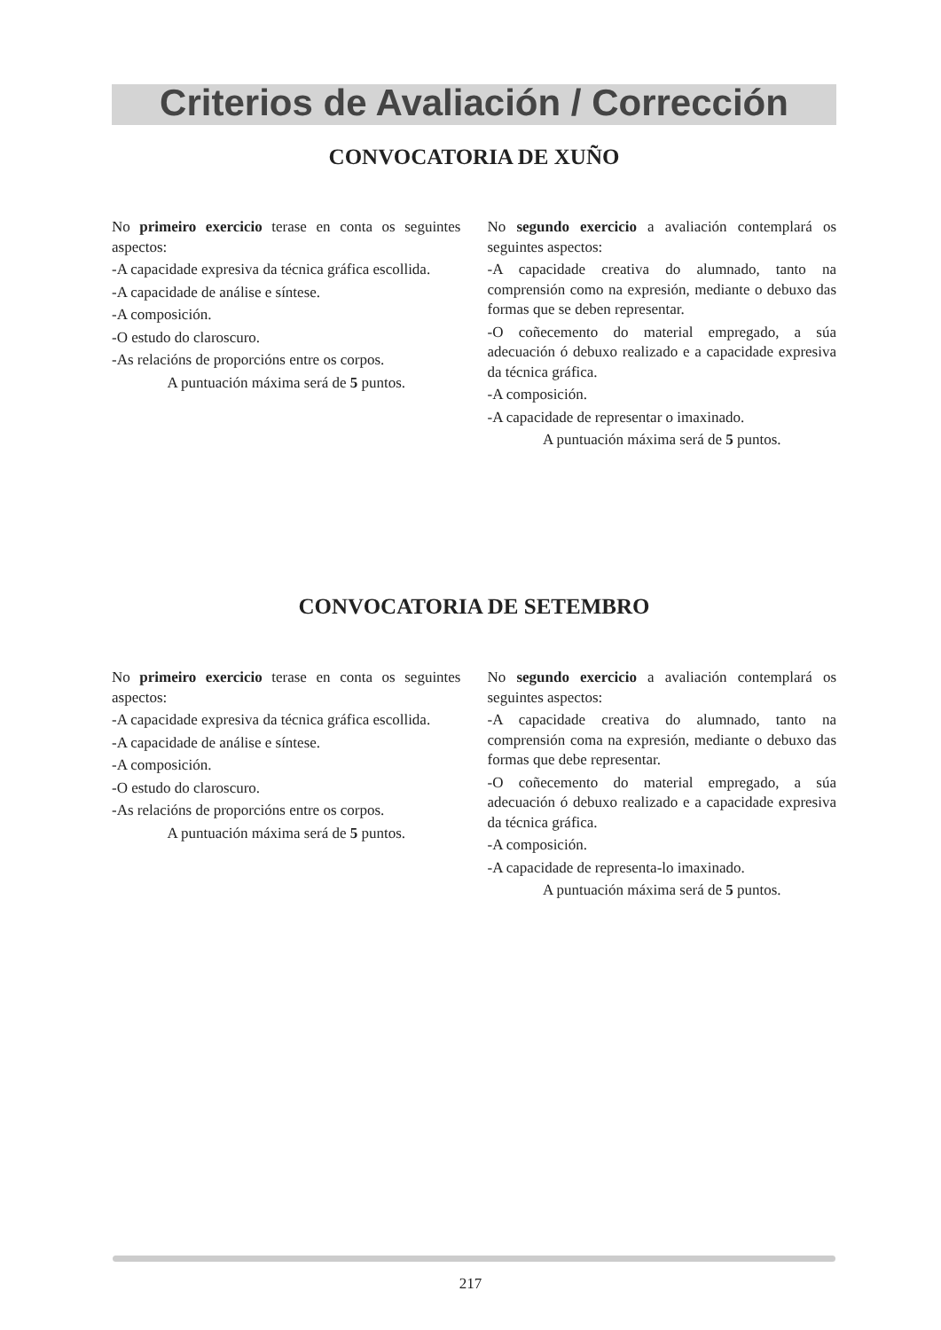Criterios de Avaliación / Corrección
CONVOCATORIA DE XUÑO
No primeiro exercicio terase en conta os seguintes aspectos:
-A capacidade expresiva da técnica gráfica escollida.
-A capacidade de análise e síntese.
-A composición.
-O estudo do claroscuro.
-As relacións de proporcións entre os corpos.
A puntuación máxima será de 5 puntos.
No segundo exercicio a avaliación contemplará os seguintes aspectos:
-A capacidade creativa do alumnado, tanto na comprensión como na expresión, mediante o debuxo das formas que se deben representar.
-O coñecemento do material empregado, a súa adecuación ó debuxo realizado e a capacidade expresiva da técnica gráfica.
-A composición.
-A capacidade de representar o imaxinado.
A puntuación máxima será de 5 puntos.
CONVOCATORIA DE SETEMBRO
No primeiro exercicio terase en conta os seguintes aspectos:
-A capacidade expresiva da técnica gráfica escollida.
-A capacidade de análise e síntese.
-A composición.
-O estudo do claroscuro.
-As relacións de proporcións entre os corpos.
A puntuación máxima será de 5 puntos.
No segundo exercicio a avaliación contemplará os seguintes aspectos:
-A capacidade creativa do alumnado, tanto na comprensión coma na expresión, mediante o debuxo das formas que debe representar.
-O coñecemento do material empregado, a súa adecuación ó debuxo realizado e a capacidade expresiva da técnica gráfica.
-A composición.
-A capacidade de representa-lo imaxinado.
A puntuación máxima será de 5 puntos.
217